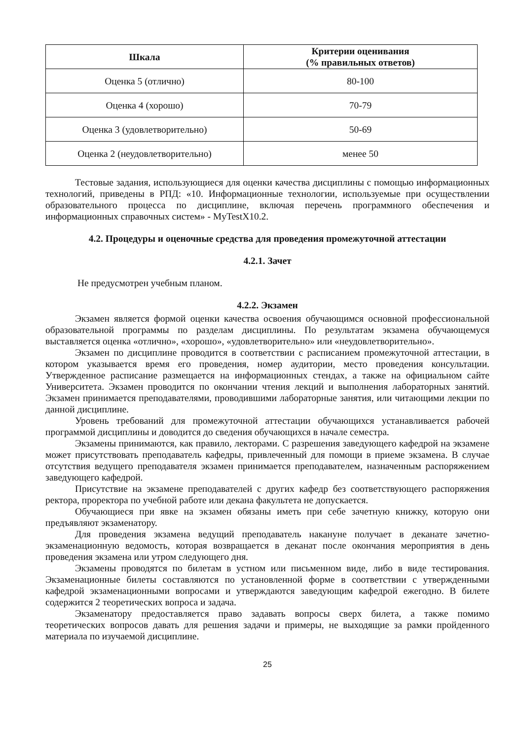| Шкала | Критерии оценивания (% правильных ответов) |
| --- | --- |
| Оценка 5 (отлично) | 80-100 |
| Оценка 4 (хорошо) | 70-79 |
| Оценка 3 (удовлетворительно) | 50-69 |
| Оценка 2 (неудовлетворительно) | менее 50 |
Тестовые задания, использующиеся для оценки качества дисциплины с помощью информационных технологий, приведены в РПД: «10. Информационные технологии, используемые при осуществлении образовательного процесса по дисциплине, включая перечень программного обеспечения и информационных справочных систем» - MyTestX10.2.
4.2. Процедуры и оценочные средства для проведения промежуточной аттестации
4.2.1. Зачет
Не предусмотрен учебным планом.
4.2.2. Экзамен
Экзамен является формой оценки качества освоения обучающимся основной профессиональной образовательной программы по разделам дисциплины. По результатам экзамена обучающемуся выставляется оценка «отлично», «хорошо», «удовлетворительно» или «неудовлетворительно».
Экзамен по дисциплине проводится в соответствии с расписанием промежуточной аттестации, в котором указывается время его проведения, номер аудитории, место проведения консультации. Утвержденное расписание размещается на информационных стендах, а также на официальном сайте Университета. Экзамен проводится по окончании чтения лекций и выполнения лабораторных занятий. Экзамен принимается преподавателями, проводившими лабораторные занятия, или читающими лекции по данной дисциплине.
Уровень требований для промежуточной аттестации обучающихся устанавливается рабочей программой дисциплины и доводится до сведения обучающихся в начале семестра.
Экзамены принимаются, как правило, лекторами. С разрешения заведующего кафедрой на экзамене может присутствовать преподаватель кафедры, привлеченный для помощи в приеме экзамена. В случае отсутствия ведущего преподавателя экзамен принимается преподавателем, назначенным распоряжением заведующего кафедрой.
Присутствие на экзамене преподавателей с других кафедр без соответствующего распоряжения ректора, проректора по учебной работе или декана факультета не допускается.
Обучающиеся при явке на экзамен обязаны иметь при себе зачетную книжку, которую они предъявляют экзаменатору.
Для проведения экзамена ведущий преподаватель накануне получает в деканате зачетно-экзаменационную ведомость, которая возвращается в деканат после окончания мероприятия в день проведения экзамена или утром следующего дня.
Экзамены проводятся по билетам в устном или письменном виде, либо в виде тестирования. Экзаменационные билеты составляются по установленной форме в соответствии с утвержденными кафедрой экзаменационными вопросами и утверждаются заведующим кафедрой ежегодно. В билете содержится 2 теоретических вопроса и задача.
Экзаменатору предоставляется право задавать вопросы сверх билета, а также помимо теоретических вопросов давать для решения задачи и примеры, не выходящие за рамки пройденного материала по изучаемой дисциплине.
25